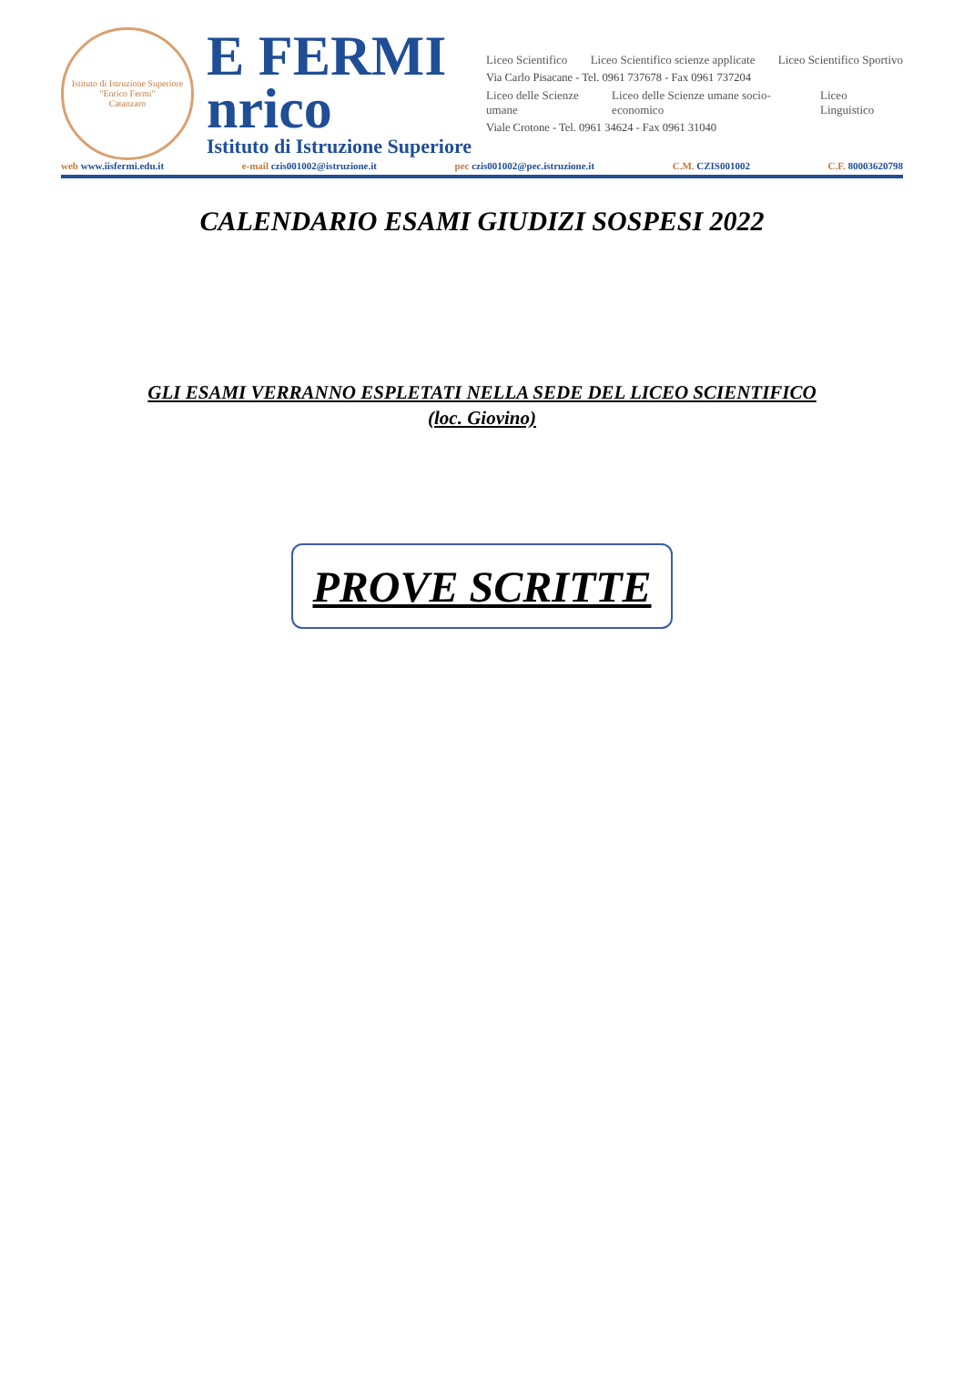Istituto di Istruzione Superiore
"Enrico Fermi"
Catanzaro
E FERMI
nrico
Istituto di Istruzione Superiore
Liceo Scientifico Liceo Scientifico scienze applicate Liceo Scientifico Sportivo
Via Carlo Pisacane - Tel. 0961 737678 - Fax 0961 737204
Liceo delle Scienze umane Liceo delle Scienze umane socio-economico Liceo Linguistico
Viale Crotone - Tel. 0961 34624 - Fax 0961 31040
web www.iisfermi.edu.it e-mail czis001002@istruzione.it pec czis001002@pec.istruzione.it C.M. CZIS001002 C.F. 80003620798
CALENDARIO ESAMI GIUDIZI SOSPESI 2022
GLI ESAMI VERRANNO ESPLETATI NELLA SEDE DEL LICEO SCIENTIFICO
(loc. Giovino)
PROVE SCRITTE